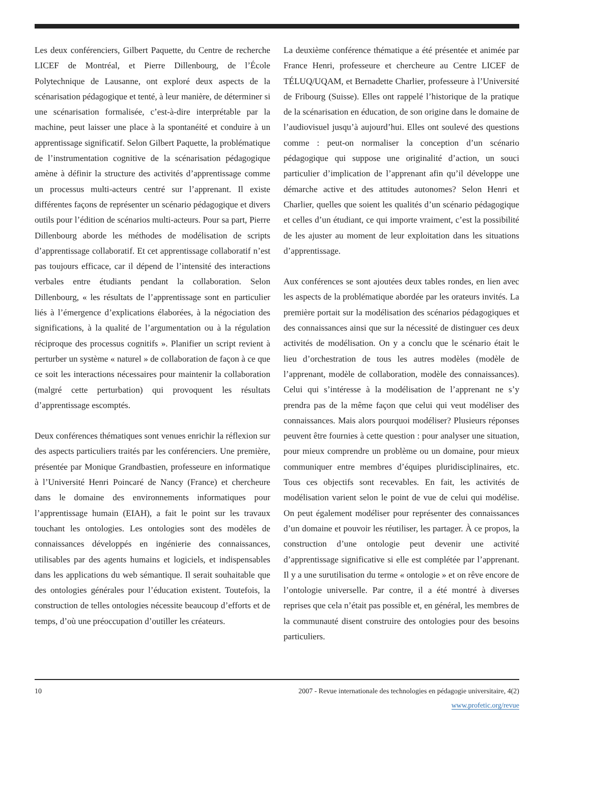Les deux conférenciers, Gilbert Paquette, du Centre de recherche LICEF de Montréal, et Pierre Dillenbourg, de l’École Polytechnique de Lausanne, ont exploré deux aspects de la scénarisation pédagogique et tenté, à leur manière, de déterminer si une scénarisation formalisée, c’est-à-dire interprétable par la machine, peut laisser une place à la spontanéité et conduire à un apprentissage significatif. Selon Gilbert Paquette, la problématique de l’instrumentation cognitive de la scénarisation pédagogique amène à définir la structure des activités d’apprentissage comme un processus multi-acteurs centré sur l’apprenant. Il existe différentes façons de représenter un scénario pédagogique et divers outils pour l’édition de scénarios multi-acteurs. Pour sa part, Pierre Dillenbourg aborde les méthodes de modélisation de scripts d’apprentissage collaboratif. Et cet apprentissage collaboratif n’est pas toujours efficace, car il dépend de l’intensité des interactions verbales entre étudiants pendant la collaboration. Selon Dillenbourg, « les résultats de l’apprentissage sont en particulier liés à l’émergence d’explications élaborées, à la négociation des significations, à la qualité de l’argumentation ou à la régulation réciproque des processus cognitifs ». Planifier un script revient à perturber un système « naturel » de collaboration de façon à ce que ce soit les interactions nécessaires pour maintenir la collaboration (malgré cette perturbation) qui provoquent les résultats d’apprentissage escomptés.
Deux conférences thématiques sont venues enrichir la réflexion sur des aspects particuliers traités par les conférenciers. Une première, présentée par Monique Grandbastien, professeure en informatique à l’Université Henri Poincaré de Nancy (France) et chercheure dans le domaine des environnements informatiques pour l’apprentissage humain (EIAH), a fait le point sur les travaux touchant les ontologies. Les ontologies sont des modèles de connaissances développés en ingénierie des connaissances, utilisables par des agents humains et logiciels, et indispensables dans les applications du web sémantique. Il serait souhaitable que des ontologies générales pour l’éducation existent. Toutefois, la construction de telles ontologies nécessite beaucoup d’efforts et de temps, d’où une préoccupation d’outiller les créateurs.
La deuxième conférence thématique a été présentée et animée par France Henri, professeure et chercheure au Centre LICEF de TÉLUQ/UQAM, et Bernadette Charlier, professeure à l’Université de Fribourg (Suisse). Elles ont rappelé l’historique de la pratique de la scénarisation en éducation, de son origine dans le domaine de l’audiovisuel jusqu’à aujourd’hui. Elles ont soulevé des questions comme : peut-on normaliser la conception d’un scénario pédagogique qui suppose une originalité d’action, un souci particulier d’implication de l’apprenant afin qu’il développe une démarche active et des attitudes autonomes? Selon Henri et Charlier, quelles que soient les qualités d’un scénario pédagogique et celles d’un étudiant, ce qui importe vraiment, c’est la possibilité de les ajuster au moment de leur exploitation dans les situations d’apprentissage.
Aux conférences se sont ajoutées deux tables rondes, en lien avec les aspects de la problématique abordée par les orateurs invités. La première portait sur la modélisation des scénarios pédagogiques et des connaissances ainsi que sur la nécessité de distinguer ces deux activités de modélisation. On y a conclu que le scénario était le lieu d’orchestration de tous les autres modèles (modèle de l’apprenant, modèle de collaboration, modèle des connaissances). Celui qui s’intéresse à la modélisation de l’apprenant ne s’y prendra pas de la même façon que celui qui veut modéliser des connaissances. Mais alors pourquoi modéliser? Plusieurs réponses peuvent être fournies à cette question : pour analyser une situation, pour mieux comprendre un problème ou un domaine, pour mieux communiquer entre membres d’équipes pluridisciplinaires, etc. Tous ces objectifs sont recevables. En fait, les activités de modélisation varient selon le point de vue de celui qui modélise. On peut également modéliser pour représenter des connaissances d’un domaine et pouvoir les réutiliser, les partager. À ce propos, la construction d’une ontologie peut devenir une activité d’apprentissage significative si elle est complétée par l’apprenant. Il y a une surutilisation du terme « ontologie » et on rêve encore de l’ontologie universelle. Par contre, il a été montré à diverses reprises que cela n’était pas possible et, en général, les membres de la communauté disent construire des ontologies pour des besoins particuliers.
10 2007 - Revue internationale des technologies en pédagogie universitaire, 4(2)
www.profetic.org/revue